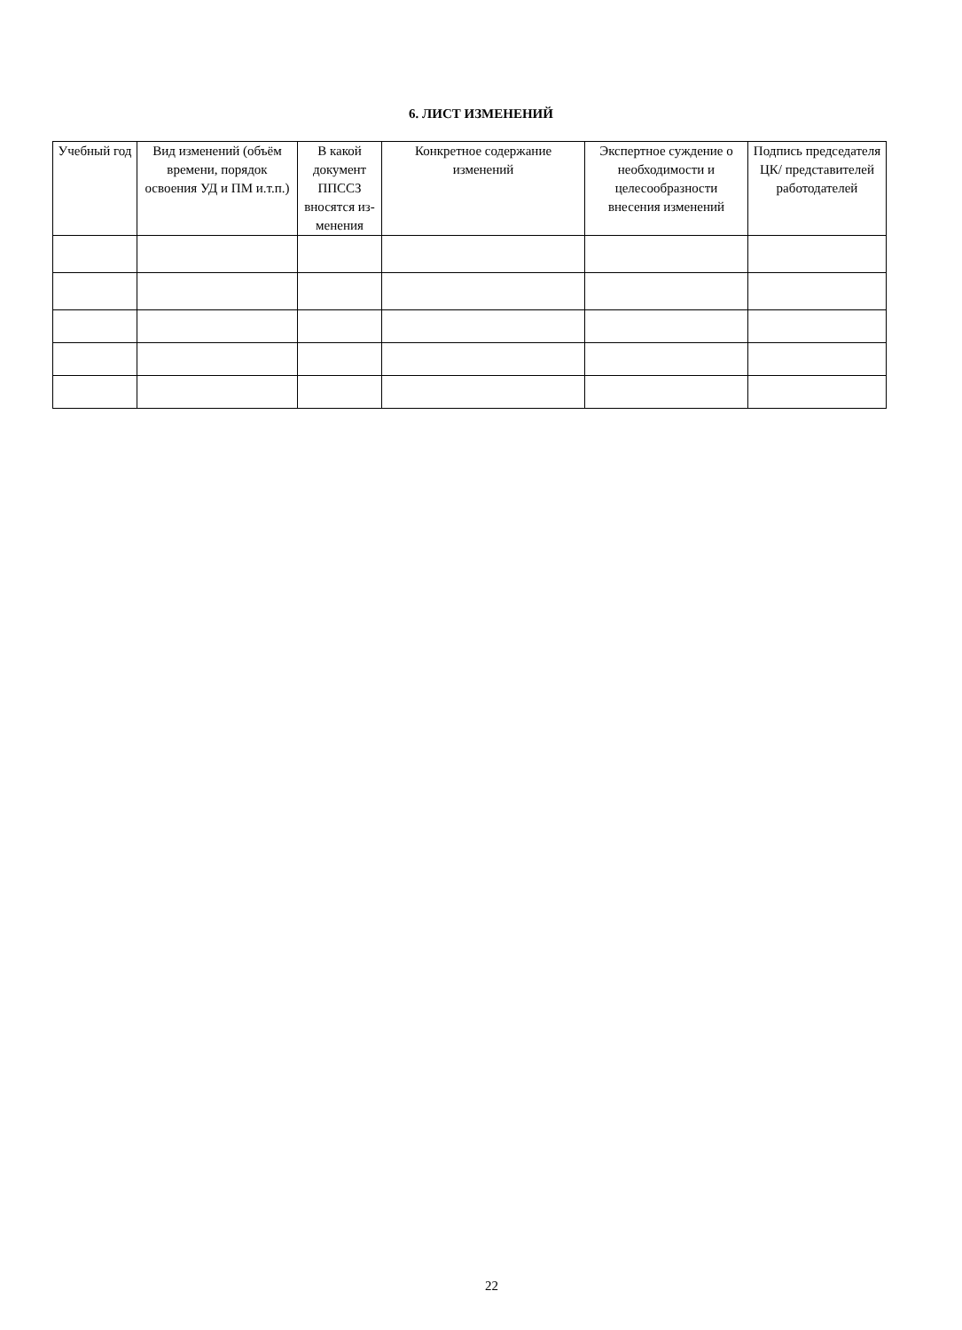6. ЛИСТ ИЗМЕНЕНИЙ
| Учебный год | Вид изменений (объём времени, порядок освоения УД и ПМ и.т.п.) | В какой документ ППССЗ вносятся из-менения | Конкретное содержание изменений | Экспертное суждение о необходимости и целесообразности внесения изменений | Подпись председателя ЦК/ представителей работодателей |
| --- | --- | --- | --- | --- | --- |
22